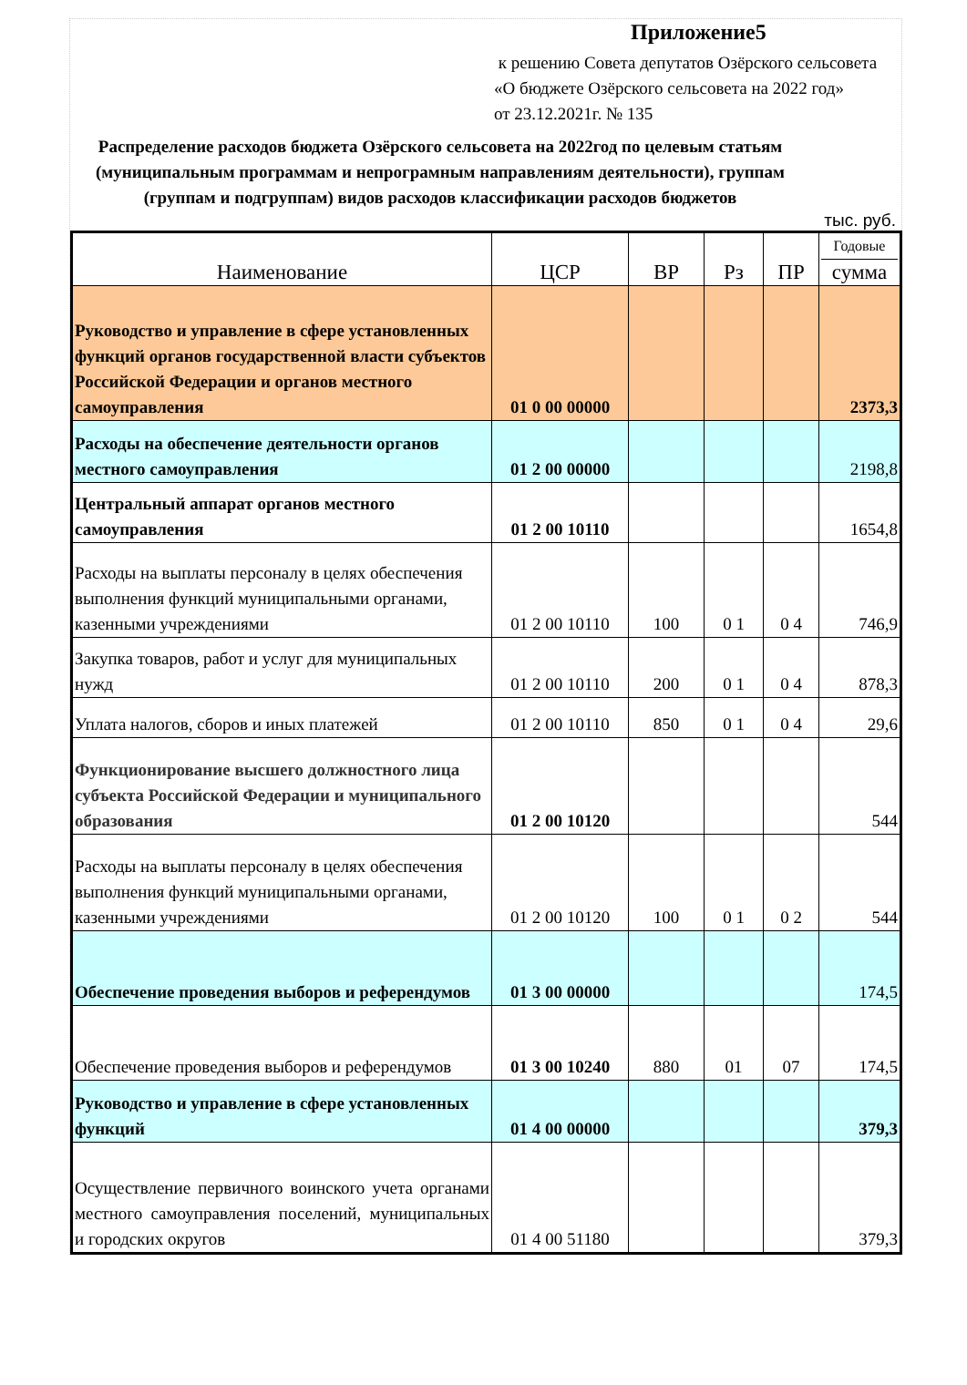Приложение5
к решению Совета депутатов Озёрского сельсовета
«О бюджете Озёрского сельсовета на 2022 год»
от 23.12.2021г. № 135
Распределение расходов бюджета Озёрского сельсовета на 2022год по целевым статьям (муниципальным программам и непрограмным направлениям деятельности), группам (группам и подгруппам) видов расходов классификации расходов бюджетов
тыс. руб.
| Наименование | ЦСР | ВР | Рз | ПР | Годовые сумма |
| --- | --- | --- | --- | --- | --- |
| Руководство и управление в сфере установленных функций органов государственной власти субъектов Российской Федерации и органов местного самоуправления | 01 0 00 00000 | | | | 2373,3 |
| Расходы на обеспечение деятельности органов местного самоуправления | 01 2 00 00000 | | | | 2198,8 |
| Центральный аппарат органов местного самоуправления | 01 2 00 10110 | | | | 1654,8 |
| Расходы на выплаты персоналу в целях обеспечения выполнения функций муниципальными органами, казенными учреждениями | 01 2 00 10110 | 100 | 0 1 | 0 4 | 746,9 |
| Закупка товаров, работ и услуг для муниципальных нужд | 01 2 00 10110 | 200 | 0 1 | 0 4 | 878,3 |
| Уплата налогов, сборов и иных платежей | 01 2 00 10110 | 850 | 0 1 | 0 4 | 29,6 |
| Функционирование высшего должностного лица субъекта Российской Федерации и муниципального образования | 01 2 00 10120 | | | | 544 |
| Расходы на выплаты персоналу в целях обеспечения выполнения функций муниципальными органами, казенными учреждениями | 01 2 00 10120 | 100 | 0 1 | 0 2 | 544 |
| Обеспечение проведения выборов и референдумов | 01 3 00 00000 | | | | 174,5 |
| Обеспечение проведения выборов и референдумов | 01 3 00 10240 | 880 | 01 | 07 | 174,5 |
| Руководство и управление в сфере установленных функций | 01 4 00 00000 | | | | 379,3 |
| Осуществление первичного воинского учета органами местного самоуправления поселений, муниципальных и городских округов | 01 4 00 51180 | | | | 379,3 |